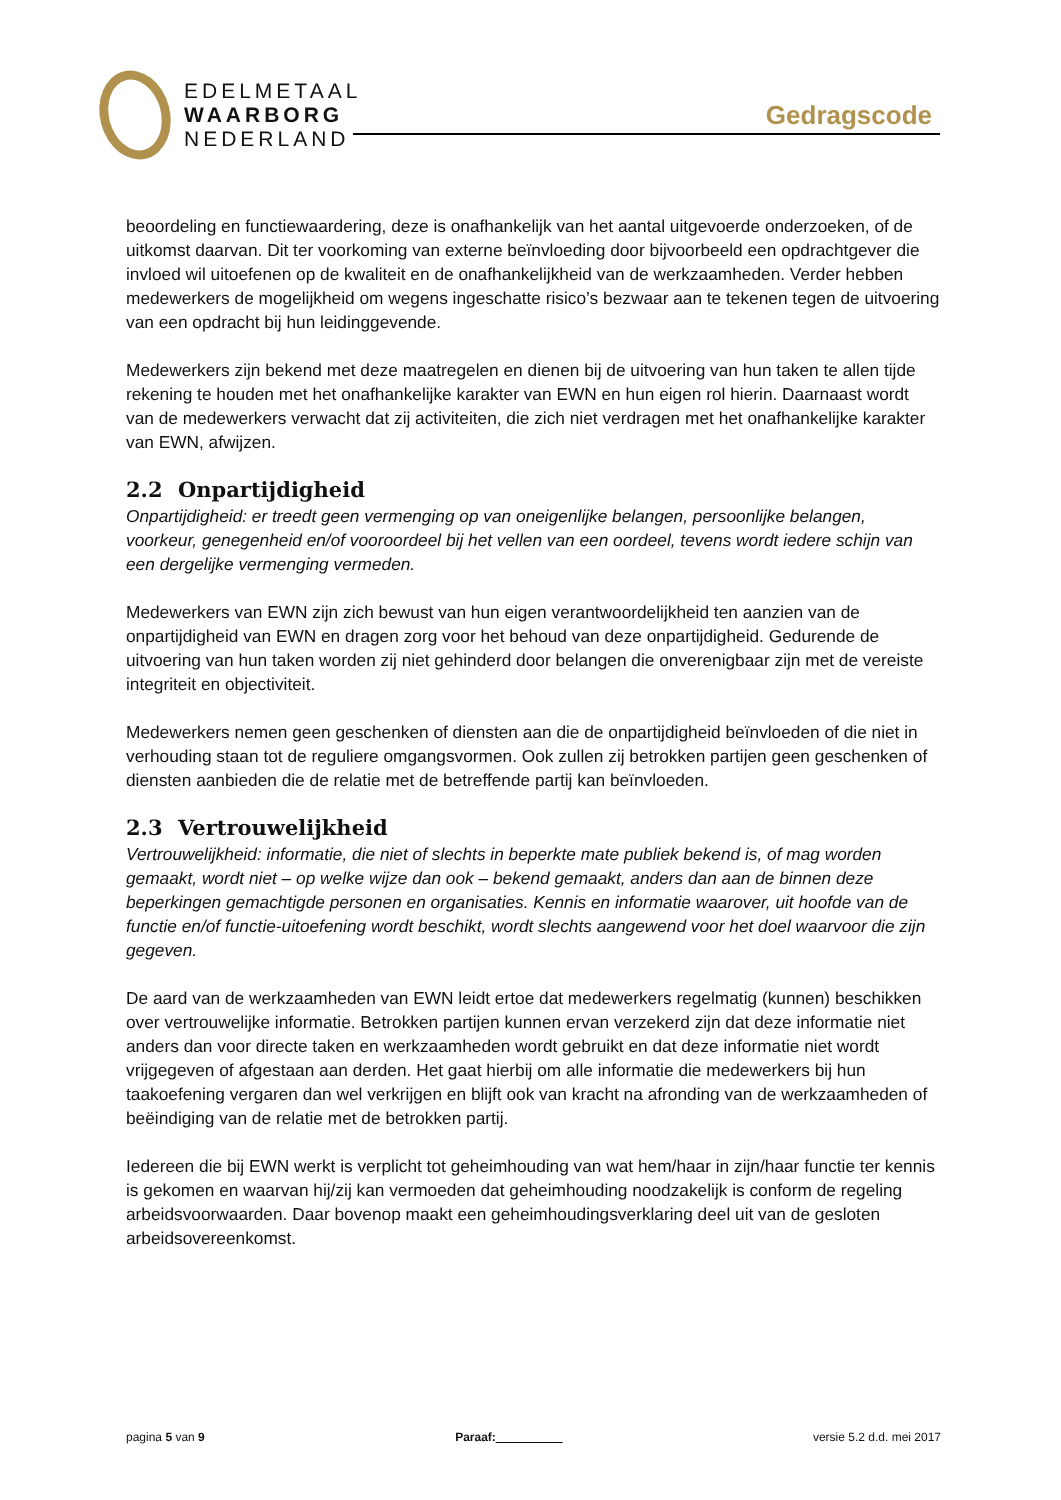EDELMETAAL
WAARBORG
NEDERLAND
Gedragscode
beoordeling en functiewaardering, deze is onafhankelijk van het aantal uitgevoerde onderzoeken, of de uitkomst daarvan. Dit ter voorkoming van externe beïnvloeding door bijvoorbeeld een opdrachtgever die invloed wil uitoefenen op de kwaliteit en de onafhankelijkheid van de werkzaamheden. Verder hebben medewerkers de mogelijkheid om wegens ingeschatte risico’s bezwaar aan te tekenen tegen de uitvoering van een opdracht bij hun leidinggevende.
Medewerkers zijn bekend met deze maatregelen en dienen bij de uitvoering van hun taken te allen tijde rekening te houden met het onafhankelijke karakter van EWN en hun eigen rol hierin. Daarnaast wordt van de medewerkers verwacht dat zij activiteiten, die zich niet verdragen met het onafhankelijke karakter van EWN, afwijzen.
2.2 Onpartijdigheid
Onpartijdigheid: er treedt geen vermenging op van oneigenlijke belangen, persoonlijke belangen, voorkeur, genegenheid en/of vooroordeel bij het vellen van een oordeel, tevens wordt iedere schijn van een dergelijke vermenging vermeden.
Medewerkers van EWN zijn zich bewust van hun eigen verantwoordelijkheid ten aanzien van de onpartijdigheid van EWN en dragen zorg voor het behoud van deze onpartijdigheid. Gedurende de uitvoering van hun taken worden zij niet gehinderd door belangen die onverenigbaar zijn met de vereiste integriteit en objectiviteit.
Medewerkers nemen geen geschenken of diensten aan die de onpartijdigheid beïnvloeden of die niet in verhouding staan tot de reguliere omgangsvormen. Ook zullen zij betrokken partijen geen geschenken of diensten aanbieden die de relatie met de betreffende partij kan beïnvloeden.
2.3 Vertrouwelijkheid
Vertrouwelijkheid: informatie, die niet of slechts in beperkte mate publiek bekend is, of mag worden gemaakt, wordt niet – op welke wijze dan ook – bekend gemaakt, anders dan aan de binnen deze beperkingen gemachtigde personen en organisaties. Kennis en informatie waarover, uit hoofde van de functie en/of functie-uitoefening wordt beschikt, wordt slechts aangewend voor het doel waarvoor die zijn gegeven.
De aard van de werkzaamheden van EWN leidt ertoe dat medewerkers regelmatig (kunnen) beschikken over vertrouwelijke informatie. Betrokken partijen kunnen ervan verzekerd zijn dat deze informatie niet anders dan voor directe taken en werkzaamheden wordt gebruikt en dat deze informatie niet wordt vrijgegeven of afgestaan aan derden. Het gaat hierbij om alle informatie die medewerkers bij hun taakoefening vergaren dan wel verkrijgen en blijft ook van kracht na afronding van de werkzaamheden of beëindiging van de relatie met de betrokken partij.
Iedereen die bij EWN werkt is verplicht tot geheimhouding van wat hem/haar in zijn/haar functie ter kennis is gekomen en waarvan hij/zij kan vermoeden dat geheimhouding noodzakelijk is conform de regeling arbeidsvoorwaarden. Daar bovenop maakt een geheimhoudingsverklaring deel uit van de gesloten arbeidsovereenkomst.
pagina 5 van 9 Paraaf:__________ versie 5.2 d.d. mei 2017